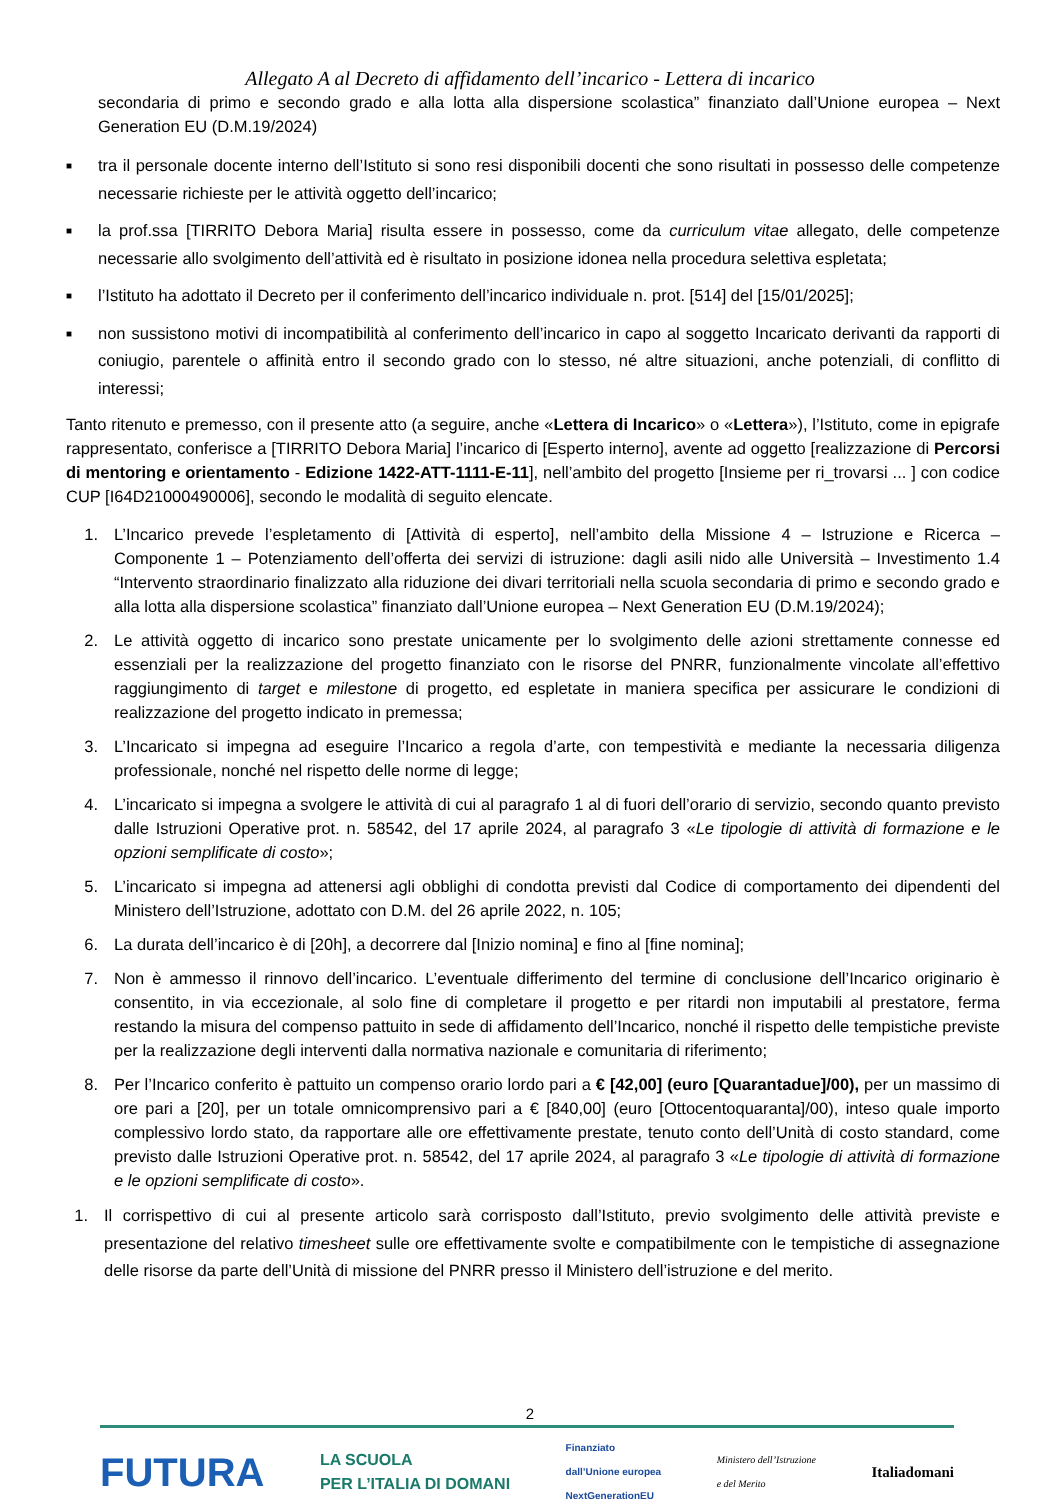Allegato A al Decreto di affidamento dell’incarico - Lettera di incarico
secondaria di primo e secondo grado e alla lotta alla dispersione scolastica” finanziato dall’Unione europea – Next Generation EU (D.M.19/2024)
■ tra il personale docente interno dell’Istituto si sono resi disponibili docenti che sono risultati in possesso delle competenze necessarie richieste per le attività oggetto dell’incarico;
■ la prof.ssa [TIRRITO Debora Maria] risulta essere in possesso, come da curriculum vitae allegato, delle competenze necessarie allo svolgimento dell’attività ed è risultato in posizione idonea nella procedura selettiva espletata;
■ l’Istituto ha adottato il Decreto per il conferimento dell’incarico individuale n. prot. [514] del [15/01/2025];
■ non sussistono motivi di incompatibilità al conferimento dell’incarico in capo al soggetto Incaricato derivanti da rapporti di coniugio, parentele o affinità entro il secondo grado con lo stesso, né altre situazioni, anche potenziali, di conflitto di interessi;
Tanto ritenuto e premesso, con il presente atto (a seguire, anche «Lettera di Incarico» o «Lettera»), l’Istituto, come in epigrafe rappresentato, conferisce a [TIRRITO Debora Maria] l’incarico di [Esperto interno], avente ad oggetto [realizzazione di Percorsi di mentoring e orientamento - Edizione 1422-ATT-1111-E-11], nell’ambito del progetto [Insieme per ri_trovarsi ... ] con codice CUP [I64D21000490006], secondo le modalità di seguito elencate.
1. L’Incarico prevede l’espletamento di [Attività di esperto], nell’ambito della Missione 4 – Istruzione e Ricerca – Componente 1 – Potenziamento dell’offerta dei servizi di istruzione: dagli asili nido alle Università – Investimento 1.4 “Intervento straordinario finalizzato alla riduzione dei divari territoriali nella scuola secondaria di primo e secondo grado e alla lotta alla dispersione scolastica” finanziato dall’Unione europea – Next Generation EU (D.M.19/2024);
2. Le attività oggetto di incarico sono prestate unicamente per lo svolgimento delle azioni strettamente connesse ed essenziali per la realizzazione del progetto finanziato con le risorse del PNRR, funzionalmente vincolate all’effettivo raggiungimento di target e milestone di progetto, ed espletate in maniera specifica per assicurare le condizioni di realizzazione del progetto indicato in premessa;
3. L’Incaricato si impegna ad eseguire l’Incarico a regola d’arte, con tempestività e mediante la necessaria diligenza professionale, nonché nel rispetto delle norme di legge;
4. L’incaricato si impegna a svolgere le attività di cui al paragrafo 1 al di fuori dell’orario di servizio, secondo quanto previsto dalle Istruzioni Operative prot. n. 58542, del 17 aprile 2024, al paragrafo 3 «Le tipologie di attività di formazione e le opzioni semplificate di costo»;
5. L’incaricato si impegna ad attenersi agli obblighi di condotta previsti dal Codice di comportamento dei dipendenti del Ministero dell’Istruzione, adottato con D.M. del 26 aprile 2022, n. 105;
6. La durata dell’incarico è di [20h], a decorrere dal [Inizio nomina] e fino al [fine nomina];
7. Non è ammesso il rinnovo dell’incarico. L’eventuale differimento del termine di conclusione dell’Incarico originario è consentito, in via eccezionale, al solo fine di completare il progetto e per ritardi non imputabili al prestatore, ferma restando la misura del compenso pattuito in sede di affidamento dell’Incarico, nonché il rispetto delle tempistiche previste per la realizzazione degli interventi dalla normativa nazionale e comunitaria di riferimento;
8. Per l’Incarico conferito è pattuito un compenso orario lordo pari a € [42,00] (euro [Quarantadue]/00), per un massimo di ore pari a [20], per un totale omnicomprensivo pari a € [840,00] (euro [Ottocentoquaranta]/00), inteso quale importo complessivo lordo stato, da rapportare alle ore effettivamente prestate, tenuto conto dell’Unità di costo standard, come previsto dalle Istruzioni Operative prot. n. 58542, del 17 aprile 2024, al paragrafo 3 «Le tipologie di attività di formazione e le opzioni semplificate di costo».
1. Il corrispettivo di cui al presente articolo sarà corrisposto dall’Istituto, previo svolgimento delle attività previste e presentazione del relativo timesheet sulle ore effettivamente svolte e compatibilmente con le tempistiche di assegnazione delle risorse da parte dell’Unità di missione del PNRR presso il Ministero dell’istruzione e del merito.
2
FUTURA LA SCUOLA
PER L’ITALIA DI DOMANI Finanziato
dall’Unione europea
NextGenerationEU Ministero dell’Istruzione
e del Merito Italiadomani